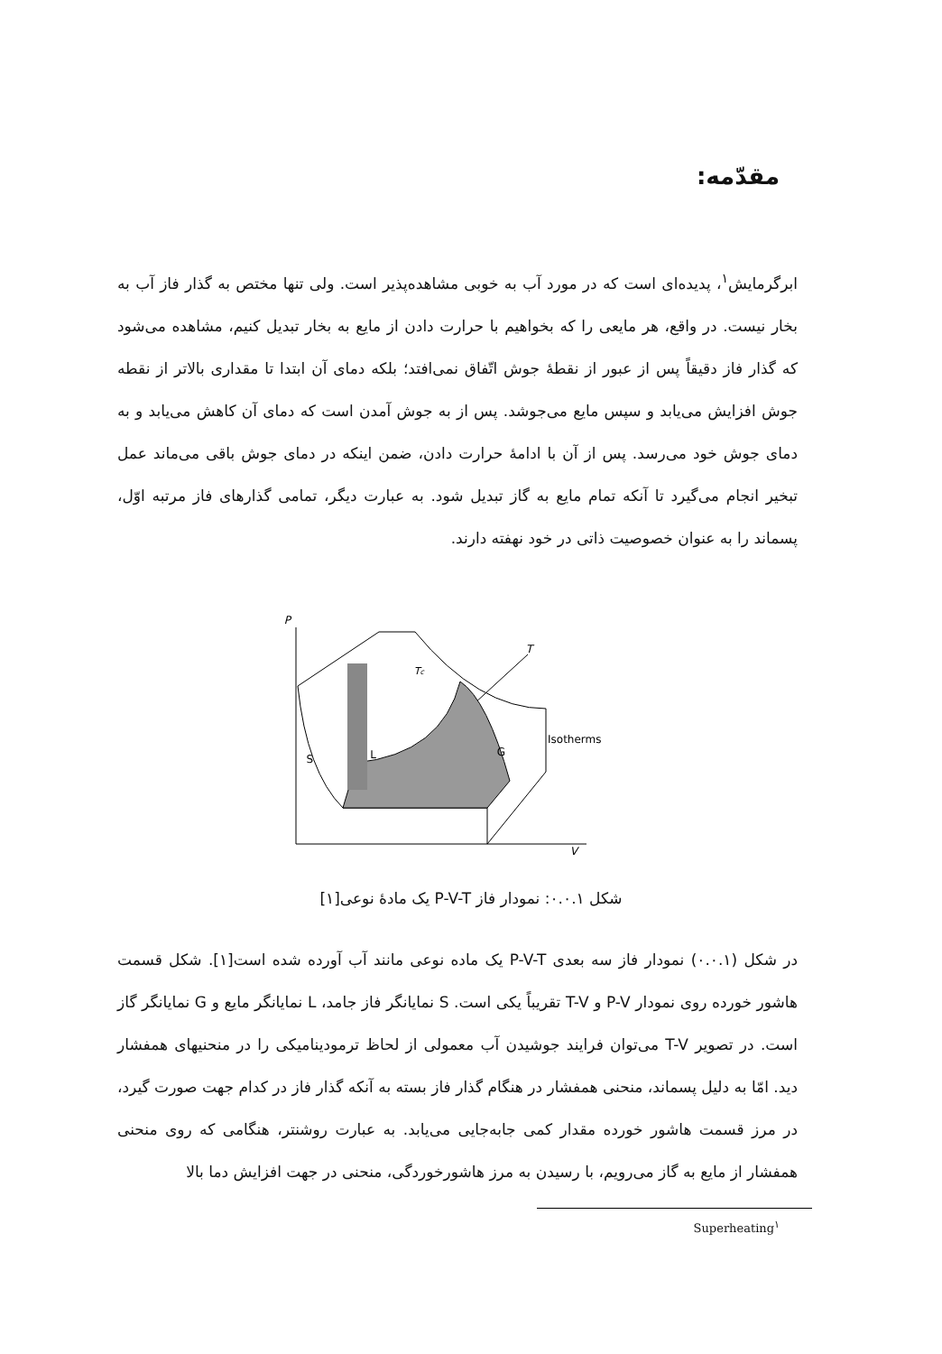مقدّمه:
ابرگرمایش<sup>۱</sup>، پدیده‌ای است که در مورد آب به خوبی مشاهده‌پذیر است. ولی تنها مختص به گذار فاز آب به بخار نیست. در واقع، هر مایعی را که بخواهیم با حرارت دادن از مایع به بخار تبدیل کنیم، مشاهده می‌شود که گذار فاز دقیقاً پس از عبور از نقطهٔ جوش اتّفاق نمی‌افتد؛ بلکه دمای آن ابتدا تا مقداری بالاتر از نقطه جوش افزایش می‌یابد و سپس مایع می‌جوشد. پس از به جوش آمدن است که دمای آن کاهش می‌یابد و به دمای جوش خود می‌رسد. پس از آن با ادامهٔ حرارت دادن، ضمن اینکه در دمای جوش باقی می‌ماند عمل تبخیر انجام می‌گیرد تا آنکه تمام مایع به گاز تبدیل شود. به عبارت دیگر، تمامی گذارهای فاز مرتبه اوّل، پسماند را به عنوان خصوصیت ذاتی در خود نهفته دارند.
P
V
T
S
L
G
Tc
Isotherms
شکل ۰.۰.۱: نمودار فاز P-V-T یک مادهٔ نوعی[۱]
در شکل (۰.۰.۱) نمودار فاز سه بعدی P-V-T یک ماده نوعی مانند آب آورده شده است[۱]. شکل قسمت هاشور خورده روی نمودار P-V و T-V تقریباً یکی است. S نمایانگر فاز جامد، L نمایانگر مایع و G نمایانگر گاز است. در تصویر T-V می‌توان فرایند جوشیدن آب معمولی از لحاظ ترمودینامیکی را در منحنیهای همفشار دید. امّا به دلیل پسماند، منحنی همفشار در هنگام گذار فاز بسته به آنکه گذار فاز در کدام جهت صورت گیرد، در مرز قسمت هاشور خورده مقدار کمی جابه‌جایی می‌یابد. به عبارت روشنتر، هنگامی که روی منحنی همفشار از مایع به گاز می‌رویم، با رسیدن به مرز هاشورخوردگی، منحنی در جهت افزایش دما بالا
Superheating<sup>۱</sup>